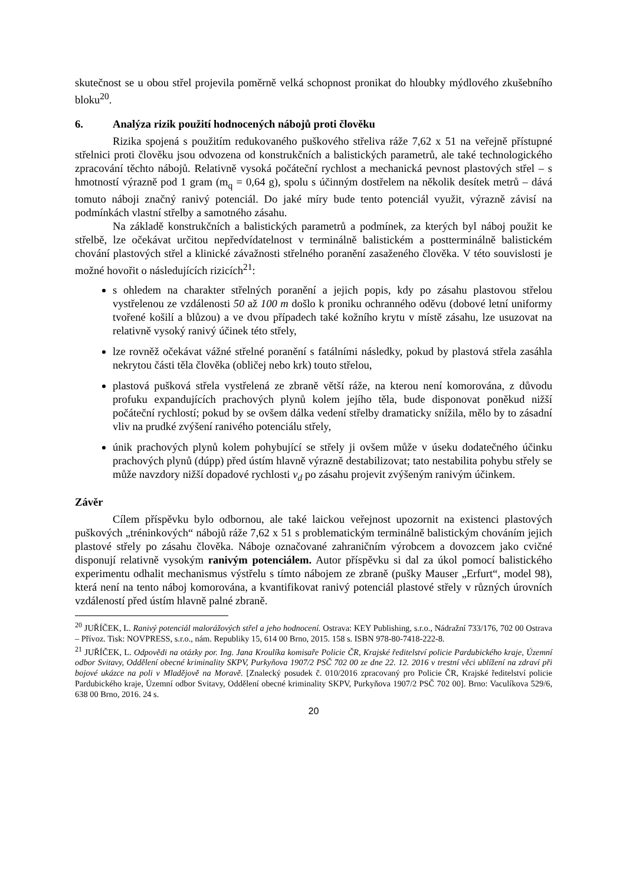skutečnost se u obou střel projevila poměrně velká schopnost pronikat do hloubky mýdlového zkušebního bloku<sup>20</sup>.
6. Analýza rizik použití hodnocených nábojů proti člověku
Rizika spojená s použitím redukovaného puškového střeliva ráže 7,62 x 51 na veřejně přístupné střelnici proti člověku jsou odvozena od konstrukčních a balistických parametrů, ale také technologického zpracování těchto nábojů. Relativně vysoká počáteční rychlost a mechanická pevnost plastových střel – s hmotností výrazně pod 1 gram (m<sub>q</sub> = 0,64 g), spolu s účinným dostřelem na několik desítek metrů – dává tomuto náboji značný ranivý potenciál. Do jaké míry bude tento potenciál využit, výrazně závisí na podmínkách vlastní střelby a samotného zásahu.
Na základě konstrukčních a balistických parametrů a podmínek, za kterých byl náboj použit ke střelbě, lze očekávat určitou nepředvídatelnost v terminálně balistickém a postterminálně balistickém chování plastových střel a klinické závažnosti střelného poranění zasaženého člověka. V této souvislosti je možné hovořit o následujících rizicích<sup>21</sup>:
s ohledem na charakter střelných poranění a jejich popis, kdy po zásahu plastovou střelou vystřelenou ze vzdálenosti 50 až 100 m došlo k proniku ochranného oděvu (dobové letní uniformy tvořené košilí a blůzou) a ve dvou případech také kožního krytu v místě zásahu, lze usuzovat na relativně vysoký ranivý účinek této střely,
lze rovněž očekávat vážné střelné poranění s fatálními následky, pokud by plastová střela zasáhla nekrytou části těla člověka (obličej nebo krk) touto střelou,
plastová pušková střela vystřelená ze zbraně větší ráže, na kterou není komorována, z důvodu profuku expandujících prachových plynů kolem jejího těla, bude disponovat poněkud nižší počáteční rychlostí; pokud by se ovšem dálka vedení střelby dramaticky snížila, mělo by to zásadní vliv na prudké zvýšení ranivého potenciálu střely,
únik prachových plynů kolem pohybující se střely ji ovšem může v úseku dodatečného účinku prachových plynů (dúpp) před ústím hlavně výrazně destabilizovat; tato nestabilita pohybu střely se může navzdory nižší dopadové rychlosti v<sub>d</sub> po zásahu projevit zvýšeným ranivým účinkem.
Závěr
Cílem příspěvku bylo odbornou, ale také laickou veřejnost upozornit na existenci plastových puškových „tréninkových“ nábojů ráže 7,62 x 51 s problematickým terminálně balistickým chováním jejich plastové střely po zásahu člověka. Náboje označované zahraničním výrobcem a dovozcem jako cvičné disponují relativně vysokým ranivým potenciálem. Autor příspěvku si dal za úkol pomocí balistického experimentu odhalit mechanismus výstřelu s tímto nábojem ze zbraně (pušky Mauser „Erfurt“, model 98), která není na tento náboj komorována, a kvantifikovat ranivý potenciál plastové střely v různých úrovních vzdáleností před ústím hlavně palné zbraně.
<sup>20</sup> JUŘÍČEK, L. Ranivý potenciál malorážových střel a jeho hodnocení. Ostrava: KEY Publishing, s.r.o., Nádražní 733/176, 702 00 Ostrava – Přívoz. Tisk: NOVPRESS, s.r.o., nám. Republiky 15, 614 00 Brno, 2015. 158 s. ISBN 978-80-7418-222-8.
<sup>21</sup> JUŘÍČEK, L. Odpovědi na otázky por. Ing. Jana Kroulíka komisaře Policie ČR, Krajské ředitelství policie Pardubického kraje, Územní odbor Svitavy, Oddělení obecné kriminality SKPV, Purkyňova 1907/2 PSČ 702 00 ze dne 22. 12. 2016 v trestní věci ublížení na zdraví při bojové ukázce na poli v Mladějově na Moravě. [Znalecký posudek č. 010/2016 zpracovaný pro Policie ČR, Krajské ředitelství policie Pardubického kraje, Územní odbor Svitavy, Oddělení obecné kriminality SKPV, Purkyňova 1907/2 PSČ 702 00]. Brno: Vaculíkova 529/6, 638 00 Brno, 2016. 24 s.
20